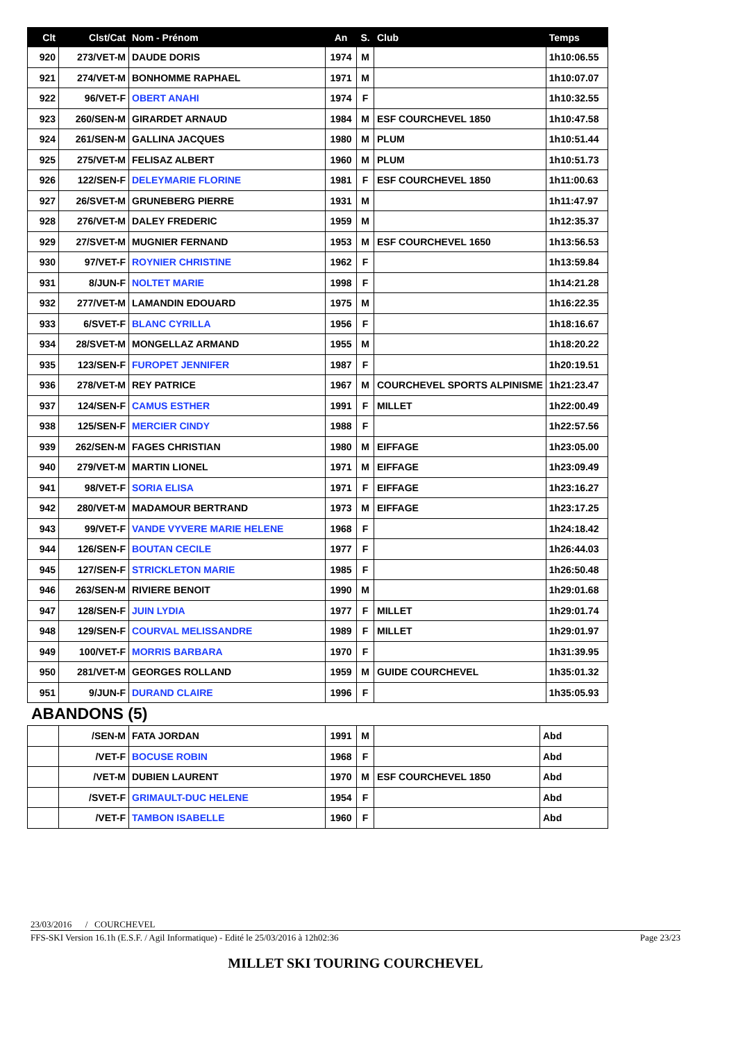| Clt | Clst/Cat | Nom - Prénom | An | S. | Club | Temps |
| --- | --- | --- | --- | --- | --- | --- |
| 920 | 273/VET-M | DAUDE DORIS | 1974 | M | | 1h10:06.55 |
| 921 | 274/VET-M | BONHOMME RAPHAEL | 1971 | M | | 1h10:07.07 |
| 922 | 96/VET-F | OBERT ANAHI | 1974 | F | | 1h10:32.55 |
| 923 | 260/SEN-M | GIRARDET ARNAUD | 1984 | M | ESF COURCHEVEL 1850 | 1h10:47.58 |
| 924 | 261/SEN-M | GALLINA JACQUES | 1980 | M | PLUM | 1h10:51.44 |
| 925 | 275/VET-M | FELISAZ ALBERT | 1960 | M | PLUM | 1h10:51.73 |
| 926 | 122/SEN-F | DELEYMARIE FLORINE | 1981 | F | ESF COURCHEVEL 1850 | 1h11:00.63 |
| 927 | 26/SVET-M | GRUNEBERG PIERRE | 1931 | M | | 1h11:47.97 |
| 928 | 276/VET-M | DALEY FREDERIC | 1959 | M | | 1h12:35.37 |
| 929 | 27/SVET-M | MUGNIER FERNAND | 1953 | M | ESF COURCHEVEL 1650 | 1h13:56.53 |
| 930 | 97/VET-F | ROYNIER CHRISTINE | 1962 | F | | 1h13:59.84 |
| 931 | 8/JUN-F | NOLTET MARIE | 1998 | F | | 1h14:21.28 |
| 932 | 277/VET-M | LAMANDIN EDOUARD | 1975 | M | | 1h16:22.35 |
| 933 | 6/SVET-F | BLANC CYRILLA | 1956 | F | | 1h18:16.67 |
| 934 | 28/SVET-M | MONGELLAZ ARMAND | 1955 | M | | 1h18:20.22 |
| 935 | 123/SEN-F | FUROPET JENNIFER | 1987 | F | | 1h20:19.51 |
| 936 | 278/VET-M | REY PATRICE | 1967 | M | COURCHEVEL SPORTS ALPINISME | 1h21:23.47 |
| 937 | 124/SEN-F | CAMUS ESTHER | 1991 | F | MILLET | 1h22:00.49 |
| 938 | 125/SEN-F | MERCIER CINDY | 1988 | F | | 1h22:57.56 |
| 939 | 262/SEN-M | FAGES CHRISTIAN | 1980 | M | EIFFAGE | 1h23:05.00 |
| 940 | 279/VET-M | MARTIN LIONEL | 1971 | M | EIFFAGE | 1h23:09.49 |
| 941 | 98/VET-F | SORIA ELISA | 1971 | F | EIFFAGE | 1h23:16.27 |
| 942 | 280/VET-M | MADAMOUR BERTRAND | 1973 | M | EIFFAGE | 1h23:17.25 |
| 943 | 99/VET-F | VANDE VYVERE MARIE HELENE | 1968 | F | | 1h24:18.42 |
| 944 | 126/SEN-F | BOUTAN CECILE | 1977 | F | | 1h26:44.03 |
| 945 | 127/SEN-F | STRICKLETON MARIE | 1985 | F | | 1h26:50.48 |
| 946 | 263/SEN-M | RIVIERE BENOIT | 1990 | M | | 1h29:01.68 |
| 947 | 128/SEN-F | JUIN LYDIA | 1977 | F | MILLET | 1h29:01.74 |
| 948 | 129/SEN-F | COURVAL MELISSANDRE | 1989 | F | MILLET | 1h29:01.97 |
| 949 | 100/VET-F | MORRIS BARBARA | 1970 | F | | 1h31:39.95 |
| 950 | 281/VET-M | GEORGES ROLLAND | 1959 | M | GUIDE COURCHEVEL | 1h35:01.32 |
| 951 | 9/JUN-F | DURAND CLAIRE | 1996 | F | | 1h35:05.93 |
ABANDONS (5)
| | /SEN-M | FATA JORDAN | 1991 | M | | Abd |
| | /VET-F | BOCUSE ROBIN | 1968 | F | | Abd |
| | /VET-M | DUBIEN LAURENT | 1970 | M | ESF COURCHEVEL 1850 | Abd |
| | /SVET-F | GRIMAULT-DUC HELENE | 1954 | F | | Abd |
| | /VET-F | TAMBON ISABELLE | 1960 | F | | Abd |
23/03/2016 / COURCHEVEL
FFS-SKI Version 16.1h (E.S.F. / Agil Informatique) - Edité le 25/03/2016 à 12h02:36 Page 23/23
MILLET SKI TOURING COURCHEVEL